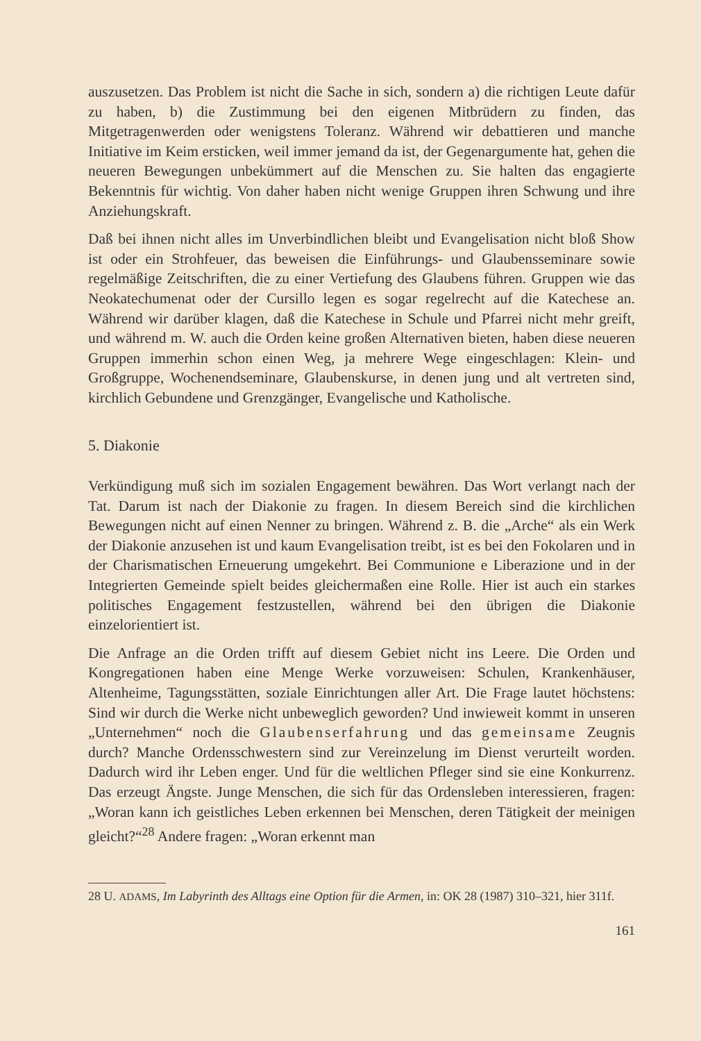auszusetzen. Das Problem ist nicht die Sache in sich, sondern a) die richtigen Leute dafür zu haben, b) die Zustimmung bei den eigenen Mitbrüdern zu finden, das Mitgetragenwerden oder wenigstens Toleranz. Während wir debattieren und manche Initiative im Keim ersticken, weil immer jemand da ist, der Gegenargumente hat, gehen die neueren Bewegungen unbekümmert auf die Menschen zu. Sie halten das engagierte Bekenntnis für wichtig. Von daher haben nicht wenige Gruppen ihren Schwung und ihre Anziehungskraft.
Daß bei ihnen nicht alles im Unverbindlichen bleibt und Evangelisation nicht bloß Show ist oder ein Strohfeuer, das beweisen die Einführungs- und Glaubensseminare sowie regelmäßige Zeitschriften, die zu einer Vertiefung des Glaubens führen. Gruppen wie das Neokatechumenat oder der Cursillo legen es sogar regelrecht auf die Katechese an. Während wir darüber klagen, daß die Katechese in Schule und Pfarrei nicht mehr greift, und während m. W. auch die Orden keine großen Alternativen bieten, haben diese neueren Gruppen immerhin schon einen Weg, ja mehrere Wege eingeschlagen: Klein- und Großgruppe, Wochenendseminare, Glaubenskurse, in denen jung und alt vertreten sind, kirchlich Gebundene und Grenzgänger, Evangelische und Katholische.
5. Diakonie
Verkündigung muß sich im sozialen Engagement bewähren. Das Wort verlangt nach der Tat. Darum ist nach der Diakonie zu fragen. In diesem Bereich sind die kirchlichen Bewegungen nicht auf einen Nenner zu bringen. Während z. B. die „Arche“ als ein Werk der Diakonie anzusehen ist und kaum Evangelisation treibt, ist es bei den Fokolaren und in der Charismatischen Erneuerung umgekehrt. Bei Communione e Liberazione und in der Integrierten Gemeinde spielt beides gleichermaßen eine Rolle. Hier ist auch ein starkes politisches Engagement festzustellen, während bei den übrigen die Diakonie einzelorientiert ist.
Die Anfrage an die Orden trifft auf diesem Gebiet nicht ins Leere. Die Orden und Kongregationen haben eine Menge Werke vorzuweisen: Schulen, Krankenhäuser, Altenheime, Tagungsstätten, soziale Einrichtungen aller Art. Die Frage lautet höchstens: Sind wir durch die Werke nicht unbeweglich geworden? Und inwieweit kommt in unseren „Unternehmen“ noch die Glaubenserfahrung und das gemeinsame Zeugnis durch? Manche Ordensschwestern sind zur Vereinzelung im Dienst verurteilt worden. Dadurch wird ihr Leben enger. Und für die weltlichen Pfleger sind sie eine Konkurrenz. Das erzeugt Ängste. Junge Menschen, die sich für das Ordensleben interessieren, fragen: „Woran kann ich geistliches Leben erkennen bei Menschen, deren Tätigkeit der meinigen gleicht?“<sup>28</sup> Andere fragen: „Woran erkennt man
28 U. ADAMS, Im Labyrinth des Alltags eine Option für die Armen, in: OK 28 (1987) 310–321, hier 311f.
161